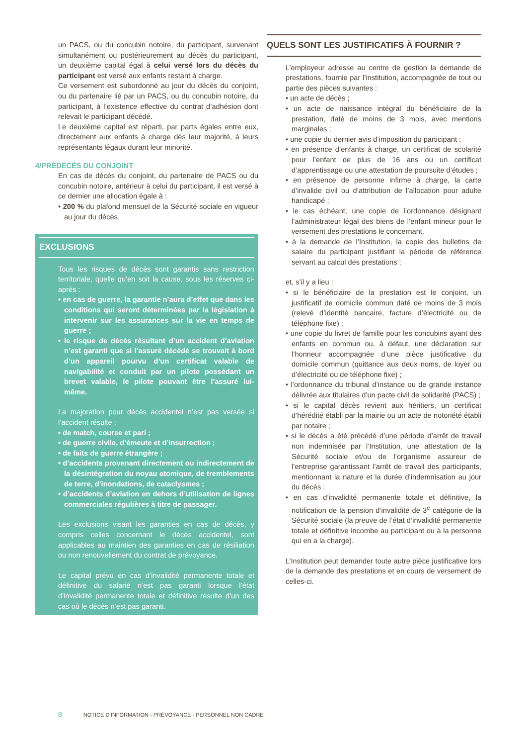un PACS, ou du concubin notoire, du participant, survenant simultanément ou postérieurement au décès du participant, un deuxième capital égal à celui versé lors du décès du participant est versé aux enfants restant à charge.
Ce versement est subordonné au jour du décès du conjoint, ou du partenaire lié par un PACS, ou du concubin notoire, du participant, à l’existence effective du contrat d’adhésion dont relevait le participant décédé.
Le deuxième capital est réparti, par parts égales entre eux, directement aux enfants à charge dès leur majorité, à leurs représentants légaux durant leur minorité.
4/PRÉDÉCÈS DU CONJOINT
En cas de décès du conjoint, du partenaire de PACS ou du concubin notoire, antérieur à celui du participant, il est versé à ce dernier une allocation égale à :
• 200 % du plafond mensuel de la Sécurité sociale en vigueur au jour du décès.
EXCLUSIONS
Tous les risques de décès sont garantis sans restriction territoriale, quelle qu’en soit la cause, sous les réserves ci-après :
• en cas de guerre, la garantie n’aura d’effet que dans les conditions qui seront déterminées par la législation à intervenir sur les assurances sur la vie en temps de guerre ;
• le risque de décès résultant d’un accident d’aviation n’est garanti que si l’assuré décédé se trouvait à bord d’un appareil pourvu d’un certificat valable de navigabilité et conduit par un pilote possédant un brevet valable, le pilote pouvant être l’assuré lui-même.
La majoration pour décès accidentel n’est pas versée si l’accident résulte :
• de match, course et pari ;
• de guerre civile, d’émeute et d’insurrection ;
• de faits de guerre étrangère ;
• d’accidents provenant directement ou indirectement de la désintégration du noyau atomique, de tremblements de terre, d’inondations, de cataclysmes ;
• d’accidents d’aviation en dehors d’utilisation de lignes commerciales régulières à titre de passager.
Les exclusions visant les garanties en cas de décès, y compris celles concernant le décès accidentel, sont applicables au maintien des garanties en cas de résiliation ou non renouvellement du contrat de prévoyance.
Le capital prévu en cas d’invalidité permanente totale et définitive du salarié n’est pas garanti lorsque l’état d’invalidité permanente totale et définitive résulte d’un des cas où le décès n’est pas garanti.
QUELS SONT LES JUSTIFICATIFS À FOURNIR ?
L’employeur adresse au centre de gestion la demande de prestations, fournie par l’institution, accompagnée de tout ou partie des pièces suivantes :
• un acte de décès ;
• un acte de naissance intégral du bénéficiaire de la prestation, daté de moins de 3 mois, avec mentions marginales ;
• une copie du dernier avis d’imposition du participant ;
• en présence d’enfants à charge, un certificat de scolarité pour l’enfant de plus de 16 ans ou un certificat d’apprentissage ou une attestation de poursuite d’études ;
• en présence de personne infirme à charge, la carte d’invalide civil ou d’attribution de l’allocation pour adulte handicapé ;
• le cas échéant, une copie de l’ordonnance désignant l’administrateur légal des biens de l’enfant mineur pour le versement des prestations le concernant,
• à la demande de l’Institution, la copie des bulletins de salaire du participant justifiant la période de référence servant au calcul des prestations ;
et, s’il y a lieu :
• si le bénéficiaire de la prestation est le conjoint, un justificatif de domicile commun daté de moins de 3 mois (relevé d’identité bancaire, facture d’électricité ou de téléphone fixe) ;
• une copie du livret de famille pour les concubins ayant des enfants en commun ou, à défaut, une déclaration sur l’honneur accompagnée d’une pièce justificative du domicile commun (quittance aux deux noms, de loyer ou d’électricité ou de téléphone fixe) ;
• l’ordonnance du tribunal d’instance ou de grande instance délivrée aux titulaires d’un pacte civil de solidarité (PACS) ;
• si le capital décès revient aux héritiers, un certificat d’hérédité établi par la mairie ou un acte de notoriété établi par notaire ;
• si le décès a été précédé d’une période d’arrêt de travail non indemnisée par l’Institution, une attestation de la Sécurité sociale et/ou de l’organisme assureur de l’entreprise garantissant l’arrêt de travail des participants, mentionnant la nature et la durée d’indemnisation au jour du décès ;
• en cas d’invalidité permanente totale et définitive, la notification de la pension d’invalidité de 3<sup>e</sup> catégorie de la Sécurité sociale (la preuve de l’état d’invalidité permanente totale et définitive incombe au participant ou à la personne qui en a la charge).
L’Institution peut demander toute autre pièce justificative lors de la demande des prestations et en cours de versement de celles-ci.
8 NOTICE D’INFORMATION - PRÉVOYANCE - PERSONNEL NON CADRE